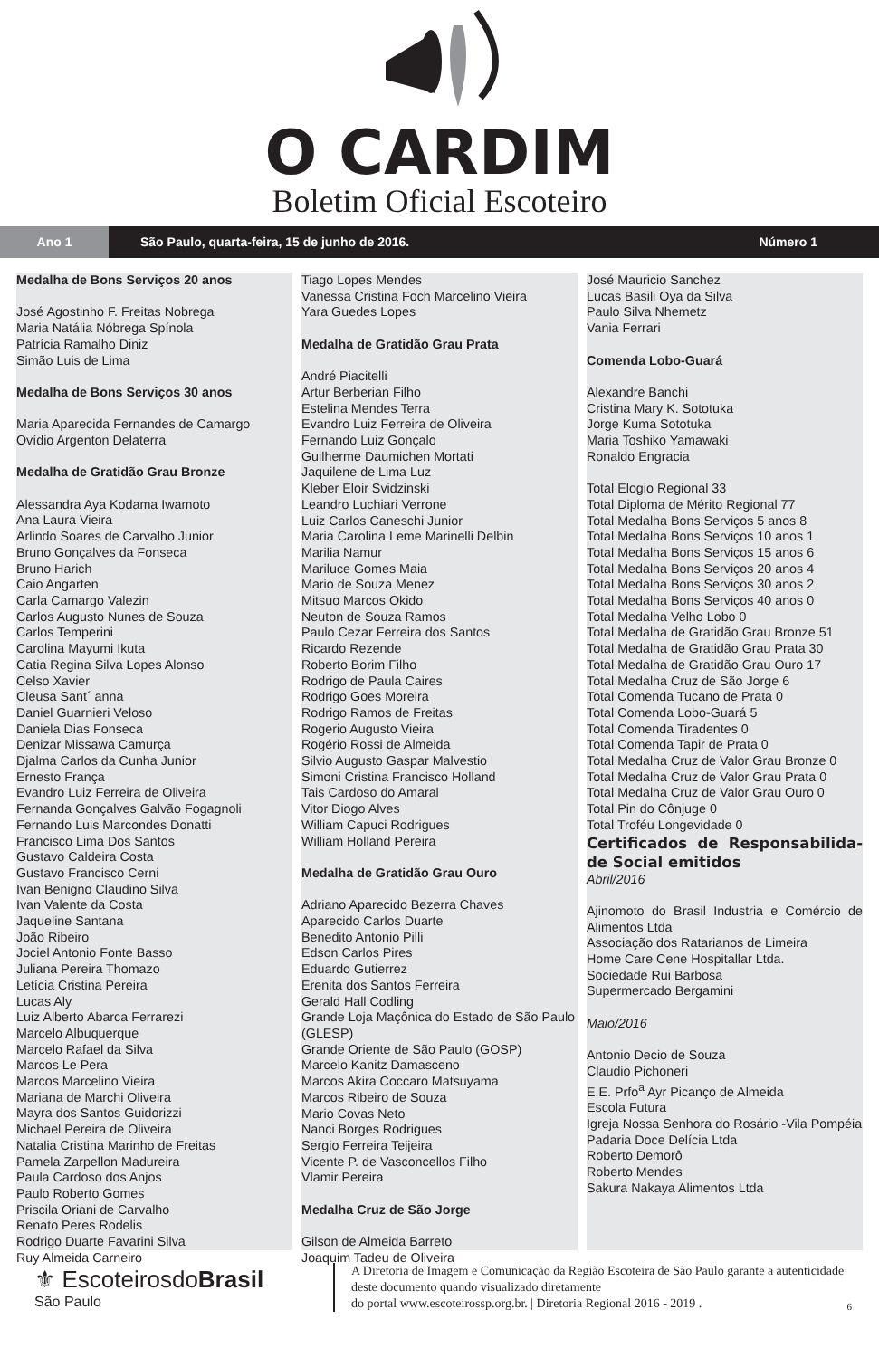O CARDIM
Boletim Oficial Escoteiro
Ano 1 São Paulo, quarta-feira, 15 de junho de 2016. Número 1
Medalha de Bons Serviços 20 anos
José Agostinho F. Freitas Nobrega
Maria Natália Nóbrega Spínola
Patrícia Ramalho Diniz
Simão Luis de Lima
Medalha de Bons Serviços 30 anos
Maria Aparecida Fernandes de Camargo
Ovídio Argenton Delaterra
Medalha de Gratidão Grau Bronze
Alessandra Aya Kodama Iwamoto
Ana Laura Vieira
Arlindo Soares de Carvalho Junior
Bruno Gonçalves da Fonseca
Bruno Harich
Caio Angarten
Carla Camargo Valezin
Carlos Augusto Nunes de Souza
Carlos Temperini
Carolina Mayumi Ikuta
Catia Regina Silva Lopes Alonso
Celso Xavier
Cleusa Sant´ anna
Daniel Guarnieri Veloso
Daniela Dias Fonseca
Denizar Missawa Camurça
Djalma Carlos da Cunha Junior
Ernesto França
Evandro Luiz Ferreira de Oliveira
Fernanda Gonçalves Galvão Fogagnoli
Fernando Luis Marcondes Donatti
Francisco Lima Dos Santos
Gustavo Caldeira Costa
Gustavo Francisco Cerni
Ivan Benigno Claudino Silva
Ivan Valente da Costa
Jaqueline Santana
João Ribeiro
Jociel Antonio Fonte Basso
Juliana Pereira Thomazo
Letícia Cristina Pereira
Lucas Aly
Luiz Alberto Abarca Ferrarezi
Marcelo Albuquerque
Marcelo Rafael da Silva
Marcos Le Pera
Marcos Marcelino Vieira
Mariana de Marchi Oliveira
Mayra dos Santos Guidorizzi
Michael Pereira de Oliveira
Natalia Cristina Marinho de Freitas
Pamela Zarpellon Madureira
Paula Cardoso dos Anjos
Paulo Roberto Gomes
Priscila Oriani de Carvalho
Renato Peres Rodelis
Rodrigo Duarte Favarini Silva
Ruy Almeida Carneiro
Tiago Lopes Mendes
Vanessa Cristina Foch Marcelino Vieira
Yara Guedes Lopes
Medalha de Gratidão Grau Prata
André Piacitelli
Artur Berberian Filho
Estelina Mendes Terra
Evandro Luiz Ferreira de Oliveira
Fernando Luiz Gonçalo
Guilherme Daumichen Mortati
Jaquilene de Lima Luz
Kleber Eloir Svidzinski
Leandro Luchiari Verrone
Luiz Carlos Caneschi Junior
Maria Carolina Leme Marinelli Delbin
Marilia Namur
Mariluce Gomes Maia
Mario de Souza Menez
Mitsuo Marcos Okido
Neuton de Souza Ramos
Paulo Cezar Ferreira dos Santos
Ricardo Rezende
Roberto Borim Filho
Rodrigo de Paula Caires
Rodrigo Goes Moreira
Rodrigo Ramos de Freitas
Rogerio Augusto Vieira
Rogério Rossi de Almeida
Silvio Augusto Gaspar Malvestio
Simoni Cristina Francisco Holland
Tais Cardoso do Amaral
Vitor Diogo Alves
William Capuci Rodrigues
William Holland Pereira
Medalha de Gratidão Grau Ouro
Adriano Aparecido Bezerra Chaves
Aparecido Carlos Duarte
Benedito Antonio Pilli
Edson Carlos Pires
Eduardo Gutierrez
Erenita dos Santos Ferreira
Gerald Hall Codling
Grande Loja Maçônica do Estado de São Paulo (GLESP)
Grande Oriente de São Paulo (GOSP)
Marcelo Kanitz Damasceno
Marcos Akira Coccaro Matsuyama
Marcos Ribeiro de Souza
Mario Covas Neto
Nanci Borges Rodrigues
Sergio Ferreira Teijeira
Vicente P. de Vasconcellos Filho
Vlamir Pereira
Medalha Cruz de São Jorge
Gilson de Almeida Barreto
Joaquim Tadeu de Oliveira
José Mauricio Sanchez
Lucas Basili Oya da Silva
Paulo Silva Nhemetz
Vania Ferrari
Comenda Lobo-Guará
Alexandre Banchi
Cristina Mary K. Sototuka
Jorge Kuma Sototuka
Maria Toshiko Yamawaki
Ronaldo Engracia
Total Elogio Regional 33
Total Diploma de Mérito Regional 77
Total Medalha Bons Serviços 5 anos 8
Total Medalha Bons Serviços 10 anos 1
Total Medalha Bons Serviços 15 anos 6
Total Medalha Bons Serviços 20 anos 4
Total Medalha Bons Serviços 30 anos 2
Total Medalha Bons Serviços 40 anos 0
Total Medalha Velho Lobo 0
Total Medalha de Gratidão Grau Bronze 51
Total Medalha de Gratidão Grau Prata 30
Total Medalha de Gratidão Grau Ouro 17
Total Medalha Cruz de São Jorge 6
Total Comenda Tucano de Prata 0
Total Comenda Lobo-Guará 5
Total Comenda Tiradentes 0
Total Comenda Tapir de Prata 0
Total Medalha Cruz de Valor Grau Bronze 0
Total Medalha Cruz de Valor Grau Prata 0
Total Medalha Cruz de Valor Grau Ouro 0
Total Pin do Cônjuge 0
Total Troféu Longevidade 0
Certificados de Responsabilida-de Social emitidos
Abril/2016
Ajinomoto do Brasil Industria e Comércio de Alimentos Ltda
Associação dos Ratarianos de Limeira
Home Care Cene Hospitallar Ltda.
Sociedade Rui Barbosa
Supermercado Bergamini
Maio/2016
Antonio Decio de Souza
Claudio Pichoneri
E.E. Prfo<sup>a</sup> Ayr Picanço de Almeida
Escola Futura
Igreja Nossa Senhora do Rosário -Vila Pompéia
Padaria Doce Delícia Ltda
Roberto Demorô
Roberto Mendes
Sakura Nakaya Alimentos Ltda
⚜ Escoteirosdo Brasil
São Paulo
A Diretoria de Imagem e Comunicação da Região Escoteira de São Paulo garante a autenticidade deste documento quando visualizado diretamente
do portal www.escoteirossp.org.br. | Diretoria Regional 2016 - 2019 .
6